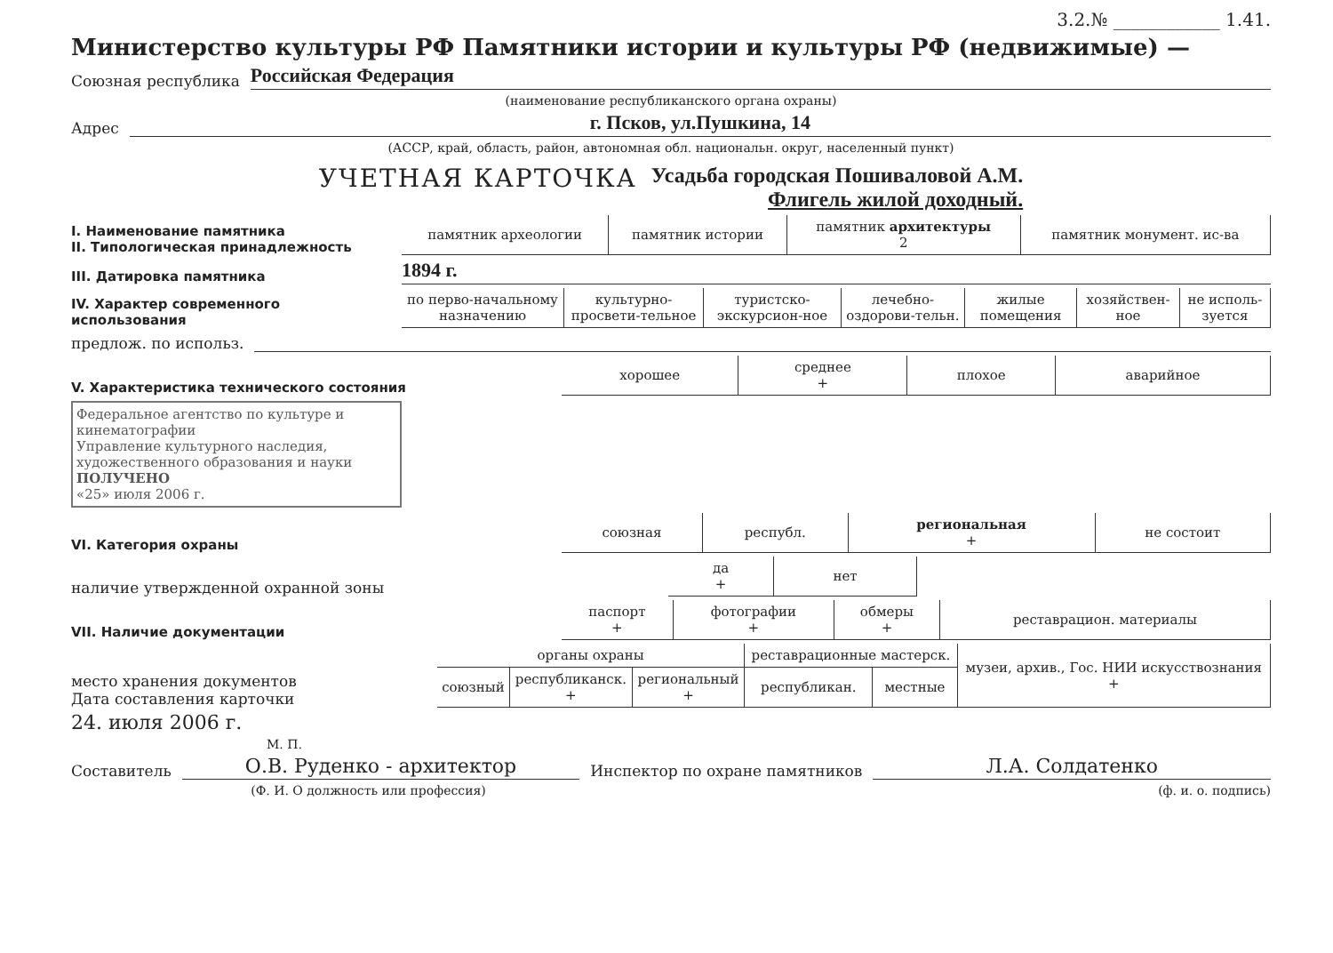3.2.№ ____________ 1.41.
Министерство культуры РФ Памятники истории и культуры РФ (недвижимые) —
Союзная республика Российская Федерация
(наименование республиканского органа охраны)
Адрес г. Псков, ул.Пушкина, 14
(АССР, край, область, район, автономная обл. национальн. округ, населенный пункт)
УЧЕТНАЯ КАРТОЧКА
Усадьба городская Пошиваловой А.М.
Флигель жилой доходный.
I. Наименование памятника
II. Типологическая принадлежность
| памятник археологии | памятник истории | памятник архитектуры 2 | памятник монумент. ис-ва |
III. Датировка памятника
1894 г.
IV. Характер современного использования
| по перво-начальному назначению | культурно-просвети-тельное | туристско-экскурсион-ное | лечебно-оздорови-тельн. | жилые помещения | хозяйствен-ное | не исполь-зуется |
предлож. по использ.
V. Характеристика технического состояния
| хорошее | среднее + | плохое | аварийное |
Федеральное агентство по культуре и кинематографии
Управление культурного наследия, художественного образования и науки
ПОЛУЧЕНО
«25» июля 2006 г.
VI. Категория охраны
| союзная | республ. | региональная + | не состоит |
наличие утвержденной охранной зоны
| да + | нет |
VII. Наличие документации
| паспорт + | фотографии + | обмеры + | реставрацион. материалы |
место хранения документов
Дата составления карточки
| органы охраны | | | реставрационные мастерск. | | музеи, архив., Гос. НИИ искусствознания + |
| союзный | республиканск. + | региональный + | республикан. | местные | |
24. июля 2006 г.
М. П.
Составитель О.В. Руденко - архитектор Инспектор по охране памятников Л.А. Солдатенко
(Ф. И. О должность или профессия) (ф. и. о. подпись)